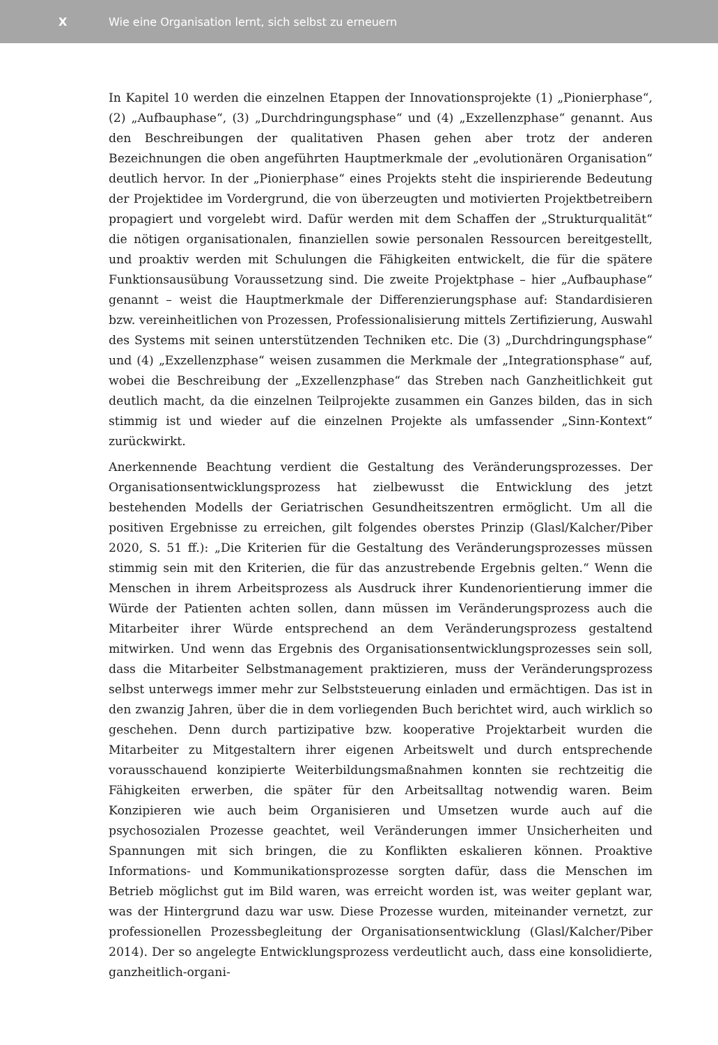X Wie eine Organisation lernt, sich selbst zu erneuern
In Kapitel 10 werden die einzelnen Etappen der Innovationsprojekte (1) „Pionierphase“, (2) „Aufbauphase“, (3) „Durchdringungsphase“ und (4) „Exzellenzphase“ genannt. Aus den Beschreibungen der qualitativen Phasen gehen aber trotz der anderen Bezeichnungen die oben angeführten Hauptmerkmale der „evolutionären Organisation“ deutlich hervor. In der „Pionierphase“ eines Projekts steht die inspirierende Bedeutung der Projektidee im Vordergrund, die von überzeugten und motivierten Projektbetreibern propagiert und vorgelebt wird. Dafür werden mit dem Schaffen der „Strukturqualität“ die nötigen organisationalen, finanziellen sowie personalen Ressourcen bereitgestellt, und proaktiv werden mit Schulungen die Fähigkeiten entwickelt, die für die spätere Funktionsausübung Voraussetzung sind. Die zweite Projektphase – hier „Aufbauphase“ genannt – weist die Hauptmerkmale der Differenzierungsphase auf: Standardisieren bzw. vereinheitlichen von Prozessen, Professionalisierung mittels Zertifizierung, Auswahl des Systems mit seinen unterstützenden Techniken etc. Die (3) „Durchdringungsphase“ und (4) „Exzellenzphase“ weisen zusammen die Merkmale der „Integrationsphase“ auf, wobei die Beschreibung der „Exzellenzphase“ das Streben nach Ganzheitlichkeit gut deutlich macht, da die einzelnen Teilprojekte zusammen ein Ganzes bilden, das in sich stimmig ist und wieder auf die einzelnen Projekte als umfassender „Sinn-Kontext“ zurückwirkt.
Anerkennende Beachtung verdient die Gestaltung des Veränderungsprozesses. Der Organisationsentwicklungsprozess hat zielbewusst die Entwicklung des jetzt bestehenden Modells der Geriatrischen Gesundheitszentren ermöglicht. Um all die positiven Ergebnisse zu erreichen, gilt folgendes oberstes Prinzip (Glasl/Kalcher/Piber 2020, S. 51 ff.): „Die Kriterien für die Gestaltung des Veränderungsprozesses müssen stimmig sein mit den Kriterien, die für das anzustrebende Ergebnis gelten.“ Wenn die Menschen in ihrem Arbeitsprozess als Ausdruck ihrer Kundenorientierung immer die Würde der Patienten achten sollen, dann müssen im Veränderungsprozess auch die Mitarbeiter ihrer Würde entsprechend an dem Veränderungsprozess gestaltend mitwirken. Und wenn das Ergebnis des Organisationsentwicklungsprozesses sein soll, dass die Mitarbeiter Selbstmanagement praktizieren, muss der Veränderungsprozess selbst unterwegs immer mehr zur Selbststeuerung einladen und ermächtigen. Das ist in den zwanzig Jahren, über die in dem vorliegenden Buch berichtet wird, auch wirklich so geschehen. Denn durch partizipative bzw. kooperative Projektarbeit wurden die Mitarbeiter zu Mitgestaltern ihrer eigenen Arbeitswelt und durch entsprechende vorausschauend konzipierte Weiterbildungsmaßnahmen konnten sie rechtzeitig die Fähigkeiten erwerben, die später für den Arbeitsalltag notwendig waren. Beim Konzipieren wie auch beim Organisieren und Umsetzen wurde auch auf die psychosozialen Prozesse geachtet, weil Veränderungen immer Unsicherheiten und Spannungen mit sich bringen, die zu Konflikten eskalieren können. Proaktive Informations- und Kommunikationsprozesse sorgten dafür, dass die Menschen im Betrieb möglichst gut im Bild waren, was erreicht worden ist, was weiter geplant war, was der Hintergrund dazu war usw. Diese Prozesse wurden, miteinander vernetzt, zur professionellen Prozessbegleitung der Organisationsentwicklung (Glasl/Kalcher/Piber 2014). Der so angelegte Entwicklungsprozess verdeutlicht auch, dass eine konsolidierte, ganzheitlich-organi-